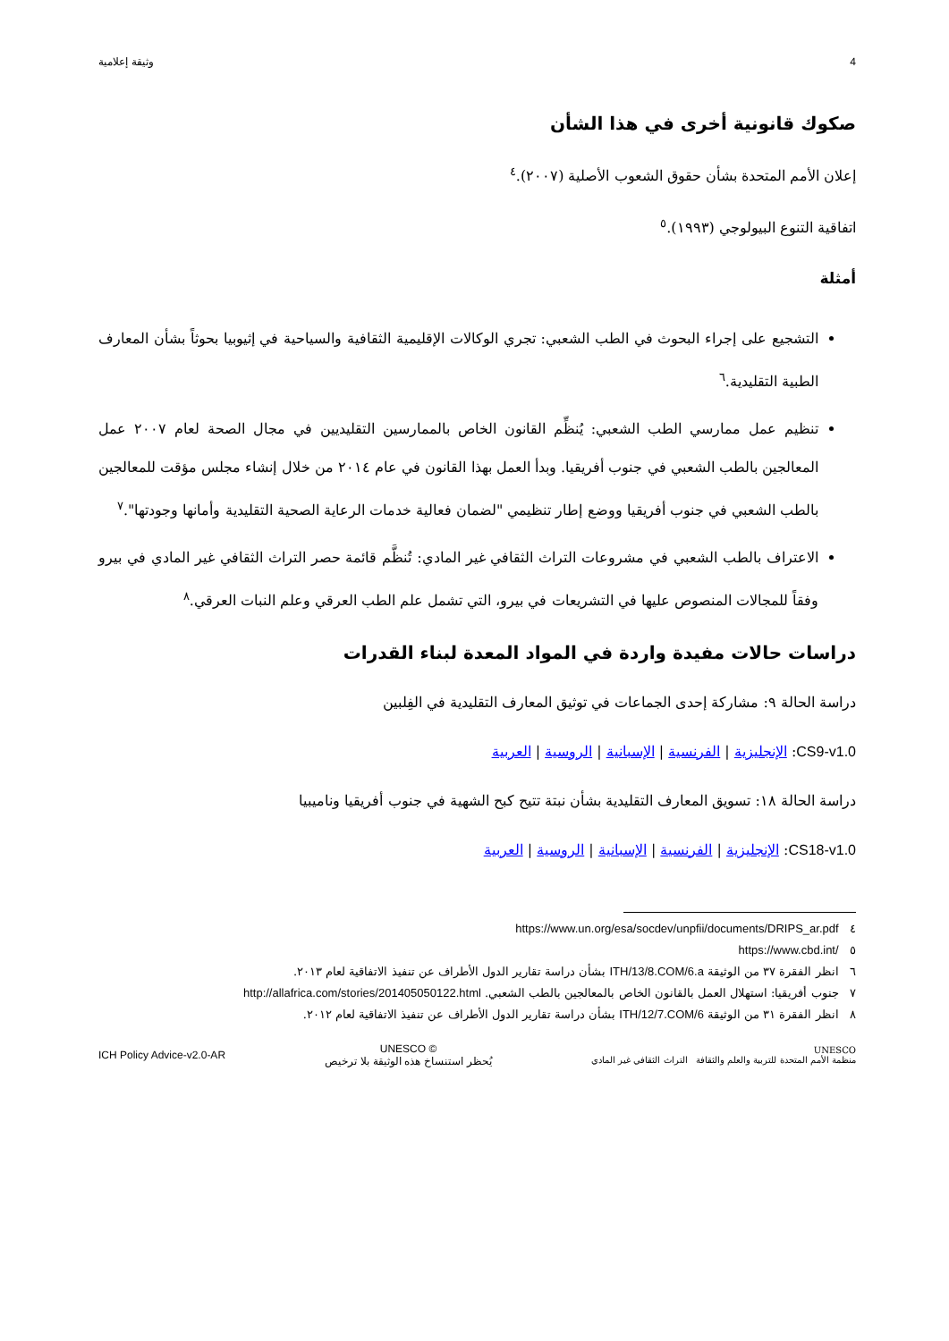4 وثيقة إعلامية
صكوك قانونية أخرى في هذا الشأن
إعلان الأمم المتحدة بشأن حقوق الشعوب الأصلية (٢٠٠٧).<sup>٤</sup>
اتفاقية التنوع البيولوجي (١٩٩٣).<sup>٥</sup>
أمثلة
التشجيع على إجراء البحوث في الطب الشعبي: تجري الوكالات الإقليمية الثقافية والسياحية في إثيوبيا بحوثاً بشأن المعارف الطبية التقليدية.<sup>٦</sup>
تنظيم عمل ممارسي الطب الشعبي: يُنظِّم القانون الخاص بالممارسين التقليديين في مجال الصحة لعام ٢٠٠٧ عمل المعالجين بالطب الشعبي في جنوب أفريقيا. وبدأ العمل بهذا القانون في عام ٢٠١٤ من خلال إنشاء مجلس مؤقت للمعالجين بالطب الشعبي في جنوب أفريقيا ووضع إطار تنظيمي "لضمان فعالية خدمات الرعاية الصحية التقليدية وأمانها وجودتها".<sup>٧</sup>
الاعتراف بالطب الشعبي في مشروعات التراث الثقافي غير المادي: تُنظَّم قائمة حصر التراث الثقافي غير المادي في بيرو وفقاً للمجالات المنصوص عليها في التشريعات في بيرو، التي تشمل علم الطب العرقي وعلم النبات العرقي.<sup>٨</sup>
دراسات حالات مفيدة واردة في المواد المعدة لبناء القدرات
دراسة الحالة ٩: مشاركة إحدى الجماعات في توثيق المعارف التقليدية في الفِلبين
CS9-v1.0: الإنجليزية | الفرنسية | الإسبانية | الروسية | العربية
دراسة الحالة ١٨: تسويق المعارف التقليدية بشأن نبتة تتيح كبح الشهية في جنوب أفريقيا وناميبيا
CS18-v1.0: الإنجليزية | الفرنسية | الإسبانية | الروسية | العربية
٤ https://www.un.org/esa/socdev/unpfii/documents/DRIPS_ar.pdf
٥ https://www.cbd.int/
٦ انظر الفقرة ٣٧ من الوثيقة ITH/13/8.COM/6.a بشأن دراسة تقارير الدول الأطراف عن تنفيذ الاتفاقية لعام ٢٠١٣.
٧ جنوب أفريقيا: استهلال العمل بالقانون الخاص بالمعالجين بالطب الشعبي. http://allafrica.com/stories/201405050122.html
٨ انظر الفقرة ٣١ من الوثيقة ITH/12/7.COM/6 بشأن دراسة تقارير الدول الأطراف عن تنفيذ الاتفاقية لعام ٢٠١٢.
UNESCO
منظمة الأمم المتحدة للتربية والعلم والثقافة التراث الثقافي غير المادي
UNESCO ©
يُحظر استنساخ هذه الوثيقة بلا ترخيص
ICH Policy Advice-v2.0-AR